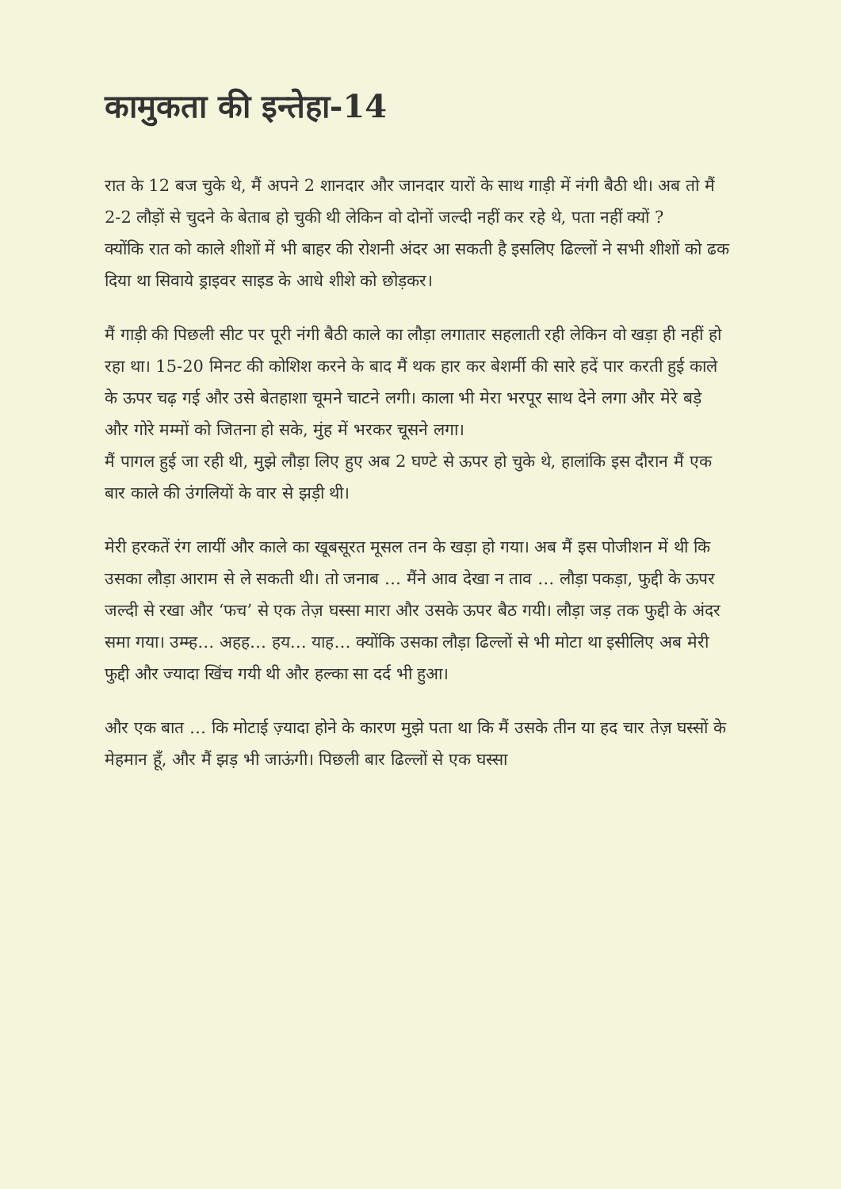कामुकता की इन्तेहा-14
रात के 12 बज चुके थे, मैं अपने 2 शानदार और जानदार यारों के साथ गाड़ी में नंगी बैठी थी। अब तो मैं 2-2 लौड़ों से चुदने के बेताब हो चुकी थी लेकिन वो दोनों जल्दी नहीं कर रहे थे, पता नहीं क्यों ?
क्योंकि रात को काले शीशों में भी बाहर की रोशनी अंदर आ सकती है इसलिए ढिल्लों ने सभी शीशों को ढक दिया था सिवाये ड्राइवर साइड के आधे शीशे को छोड़कर।
मैं गाड़ी की पिछली सीट पर पूरी नंगी बैठी काले का लौड़ा लगातार सहलाती रही लेकिन वो खड़ा ही नहीं हो रहा था। 15-20 मिनट की कोशिश करने के बाद मैं थक हार कर बेशर्मी की सारे हदें पार करती हुई काले के ऊपर चढ़ गई और उसे बेतहाशा चूमने चाटने लगी। काला भी मेरा भरपूर साथ देने लगा और मेरे बड़े और गोरे मम्मों को जितना हो सके, मुंह में भरकर चूसने लगा।
मैं पागल हुई जा रही थी, मुझे लौड़ा लिए हुए अब 2 घण्टे से ऊपर हो चुके थे, हालांकि इस दौरान मैं एक बार काले की उंगलियों के वार से झड़ी थी।
मेरी हरकतें रंग लायीं और काले का खूबसूरत मूसल तन के खड़ा हो गया। अब मैं इस पोजीशन में थी कि उसका लौड़ा आराम से ले सकती थी। तो जनाब … मैंने आव देखा न ताव … लौड़ा पकड़ा, फुद्दी के ऊपर जल्दी से रखा और ‘फच’ से एक तेज़ घस्सा मारा और उसके ऊपर बैठ गयी। लौड़ा जड़ तक फुद्दी के अंदर समा गया। उम्म्ह… अहह… हय… याह… क्योंकि उसका लौड़ा ढिल्लों से भी मोटा था इसीलिए अब मेरी फुद्दी और ज्यादा खिंच गयी थी और हल्का सा दर्द भी हुआ।
और एक बात … कि मोटाई ज़्यादा होने के कारण मुझे पता था कि मैं उसके तीन या हद चार तेज़ घस्सों के मेहमान हूँ, और मैं झड़ भी जाऊंगी। पिछली बार ढिल्लों से एक घस्सा